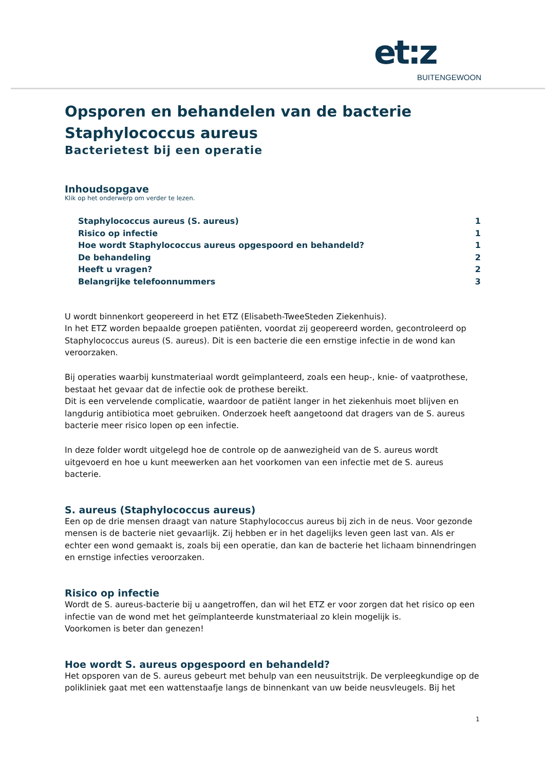et:z
BUITENGEWOON
Opsporen en behandelen van de bacterie
Staphylococcus aureus
Bacterietest bij een operatie
Inhoudsopgave
Klik op het onderwerp om verder te lezen.
Staphylococcus aureus (S. aureus) 1
Risico op infectie 1
Hoe wordt Staphylococcus aureus opgespoord en behandeld? 1
De behandeling 2
Heeft u vragen? 2
Belangrijke telefoonnummers 3
U wordt binnenkort geopereerd in het ETZ (Elisabeth-TweeSteden Ziekenhuis).
In het ETZ worden bepaalde groepen patiënten, voordat zij geopereerd worden, gecontroleerd op Staphylococcus aureus (S. aureus). Dit is een bacterie die een ernstige infectie in de wond kan veroorzaken.
Bij operaties waarbij kunstmateriaal wordt geïmplanteerd, zoals een heup-, knie- of vaatprothese, bestaat het gevaar dat de infectie ook de prothese bereikt.
Dit is een vervelende complicatie, waardoor de patiënt langer in het ziekenhuis moet blijven en langdurig antibiotica moet gebruiken. Onderzoek heeft aangetoond dat dragers van de S. aureus bacterie meer risico lopen op een infectie.
In deze folder wordt uitgelegd hoe de controle op de aanwezigheid van de S. aureus wordt uitgevoerd en hoe u kunt meewerken aan het voorkomen van een infectie met de S. aureus bacterie.
S. aureus (Staphylococcus aureus)
Een op de drie mensen draagt van nature Staphylococcus aureus bij zich in de neus. Voor gezonde mensen is de bacterie niet gevaarlijk. Zij hebben er in het dagelijks leven geen last van. Als er echter een wond gemaakt is, zoals bij een operatie, dan kan de bacterie het lichaam binnendringen en ernstige infecties veroorzaken.
Risico op infectie
Wordt de S. aureus-bacterie bij u aangetroffen, dan wil het ETZ er voor zorgen dat het risico op een infectie van de wond met het geïmplanteerde kunstmateriaal zo klein mogelijk is.
Voorkomen is beter dan genezen!
Hoe wordt S. aureus opgespoord en behandeld?
Het opsporen van de S. aureus gebeurt met behulp van een neusuitstrijk. De verpleegkundige op de polikliniek gaat met een wattenstaafje langs de binnenkant van uw beide neusvleugels. Bij het
1